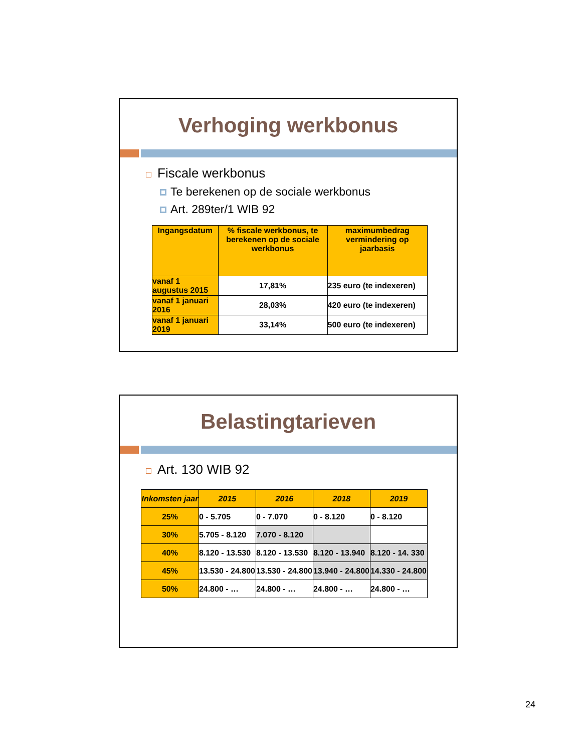Verhoging werkbonus
Fiscale werkbonus
Te berekenen op de sociale werkbonus
Art. 289ter/1 WIB 92
| Ingangsdatum | % fiscale werkbonus, te berekenen op de sociale werkbonus | maximumbedrag vermindering op jaarbasis |
| --- | --- | --- |
| vanaf 1 augustus 2015 | 17,81% | 235 euro (te indexeren) |
| vanaf 1 januari 2016 | 28,03% | 420 euro (te indexeren) |
| vanaf 1 januari 2019 | 33,14% | 500 euro (te indexeren) |
Belastingtarieven
Art. 130 WIB 92
| Inkomsten jaar | 2015 | 2016 | 2018 | 2019 |
| --- | --- | --- | --- | --- |
| 25% | 0 - 5.705 | 0 - 7.070 | 0 - 8.120 | 0 - 8.120 |
| 30% | 5.705 - 8.120 | 7.070 - 8.120 | | |
| 40% | 8.120 - 13.530 | 8.120 - 13.530 | 8.120 - 13.940 | 8.120 - 14. 330 |
| 45% | 13.530 - 24.800 | 13.530 - 24.800 | 13.940 - 24.800 | 14.330 - 24.800 |
| 50% | 24.800 - … | 24.800 - … | 24.800 - … | 24.800 - … |
24